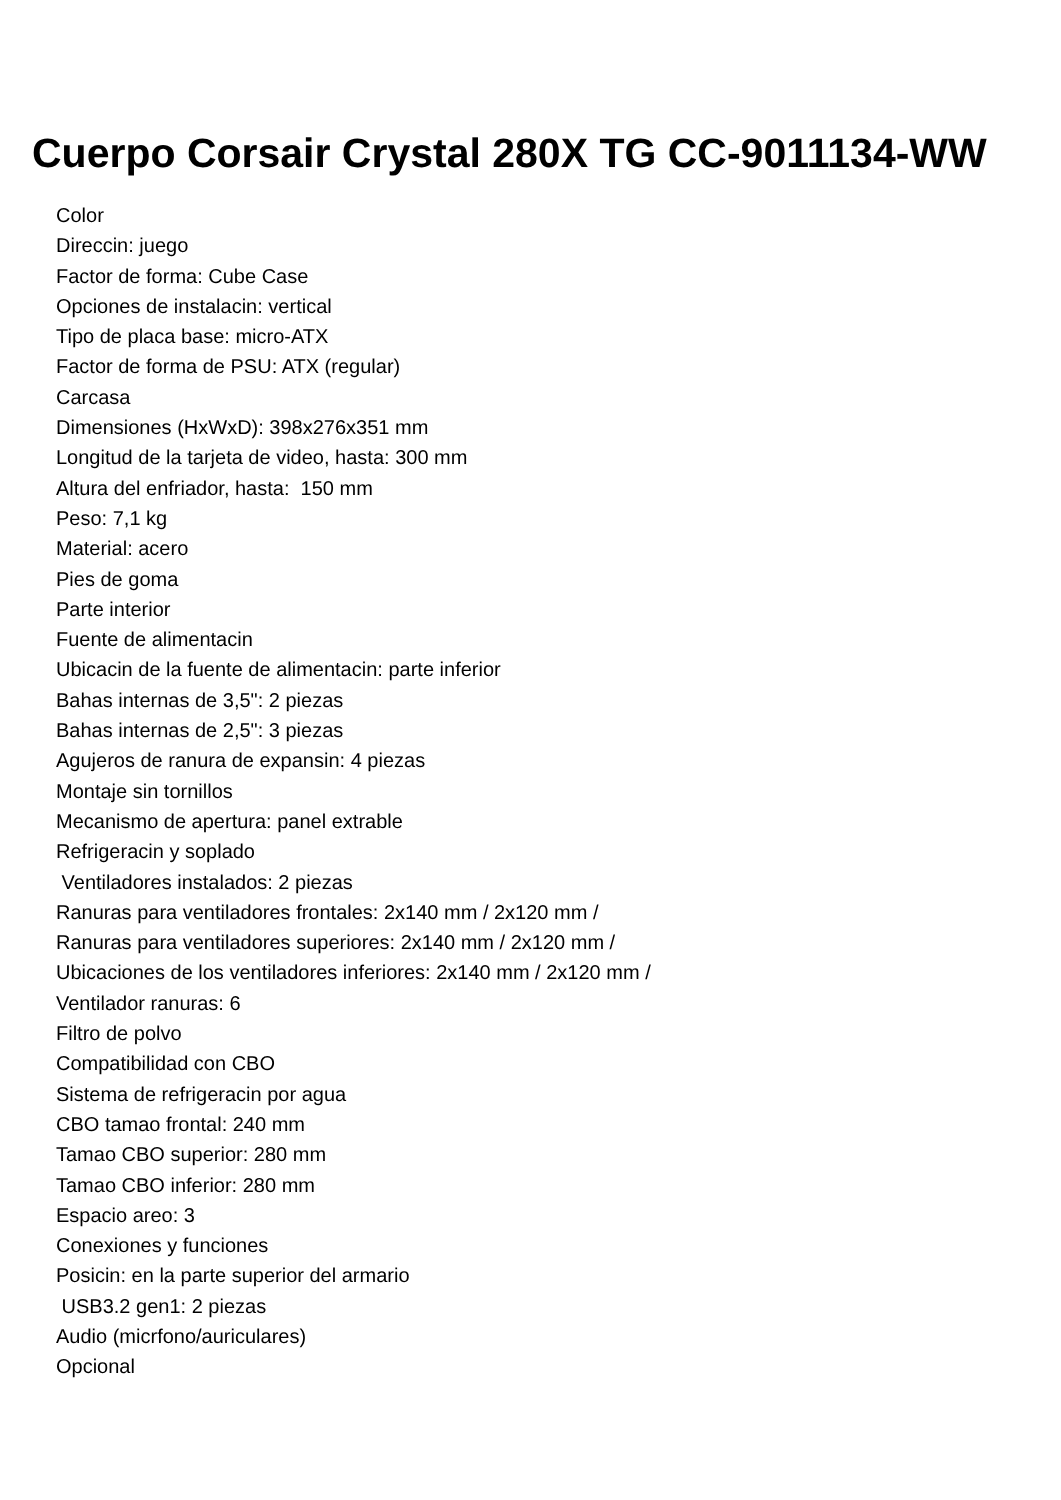Cuerpo Corsair Crystal 280X TG CC-9011134-WW
Color
Direccin: juego
Factor de forma: Cube Case
Opciones de instalacin: vertical
Tipo de placa base: micro-ATX
Factor de forma de PSU: ATX (regular)
Carcasa
Dimensiones (HxWxD): 398x276x351 mm
Longitud de la tarjeta de video, hasta: 300 mm
Altura del enfriador, hasta: 150 mm
Peso: 7,1 kg
Material: acero
Pies de goma
Parte interior
Fuente de alimentacin
Ubicacin de la fuente de alimentacin: parte inferior
Bahas internas de 3,5": 2 piezas
Bahas internas de 2,5": 3 piezas
Agujeros de ranura de expansin: 4 piezas
Montaje sin tornillos
Mecanismo de apertura: panel extrable
Refrigeracin y soplado
Ventiladores instalados: 2 piezas
Ranuras para ventiladores frontales: 2x140 mm / 2x120 mm /
Ranuras para ventiladores superiores: 2x140 mm / 2x120 mm /
Ubicaciones de los ventiladores inferiores: 2x140 mm / 2x120 mm /
Ventilador ranuras: 6
Filtro de polvo
Compatibilidad con CBO
Sistema de refrigeracin por agua
CBO tamao frontal: 240 mm
Tamao CBO superior: 280 mm
Tamao CBO inferior: 280 mm
Espacio areo: 3
Conexiones y funciones
Posicin: en la parte superior del armario
USB3.2 gen1: 2 piezas
Audio (micrfono/auriculares)
Opcional